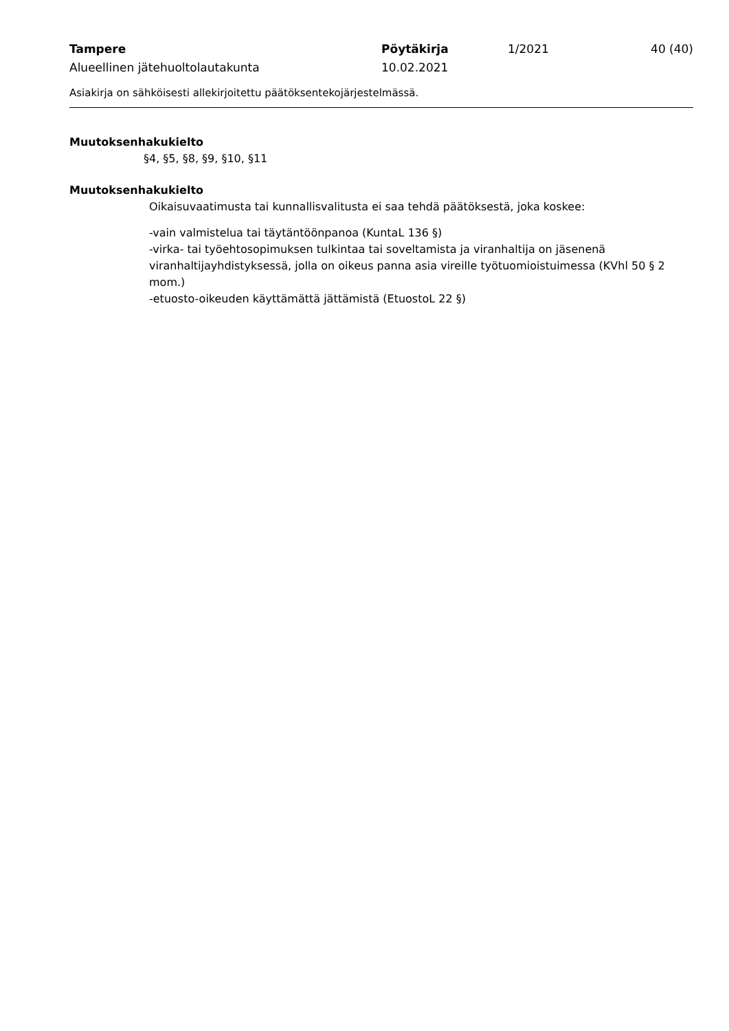Tampere
Alueellinen jätehuoltolautakunta
Pöytäkirja
10.02.2021
1/2021
40 (40)
Asiakirja on sähköisesti allekirjoitettu päätöksentekojärjestelmässä.
Muutoksenhakukielto
§4, §5, §8, §9, §10, §11
Muutoksenhakukielto
Oikaisuvaatimusta tai kunnallisvalitusta ei saa tehdä päätöksestä, joka koskee:
-vain valmistelua tai täytäntöönpanoa (KuntaL 136 §)
-virka- tai työehtosopimuksen tulkintaa tai soveltamista ja viranhaltija on jäsenenä viranhaltijayhdistyksessä, jolla on oikeus panna asia vireille työtuomioistuimessa (KVhl 50 § 2 mom.)
-etuosto-oikeuden käyttämättä jättämistä (EtuostoL 22 §)